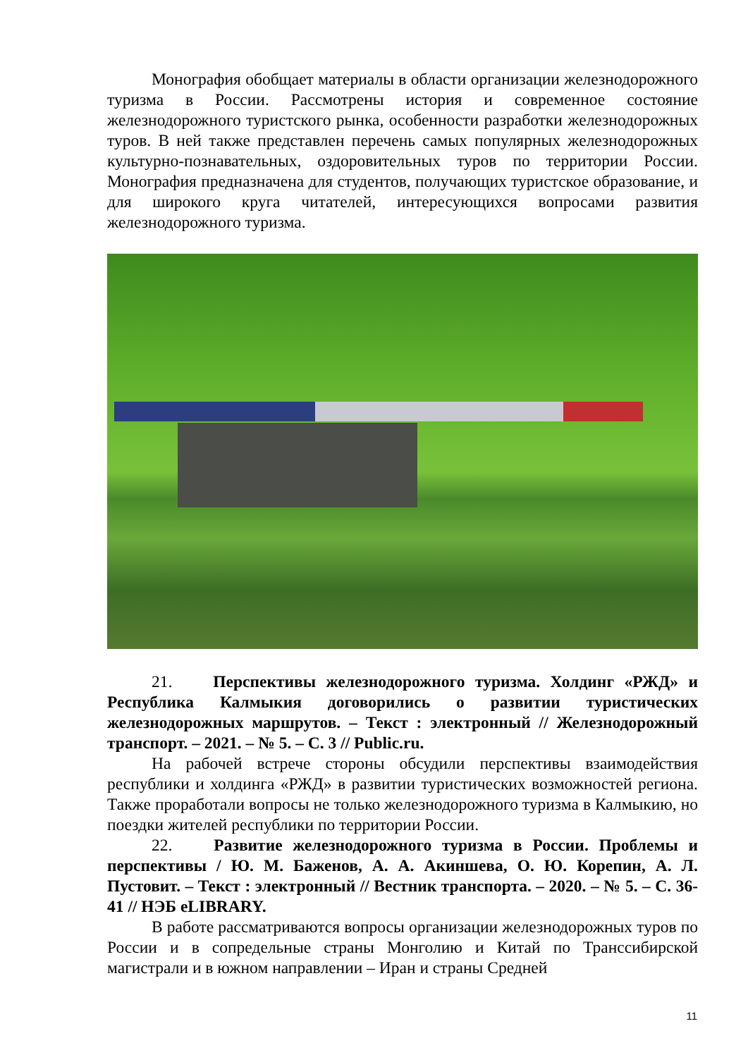Монография обобщает материалы в области организации железнодорожного туризма в России. Рассмотрены история и современное состояние железнодорожного туристского рынка, особенности разработки железнодорожных туров. В ней также представлен перечень самых популярных железнодорожных культурно-познавательных, оздоровительных туров по территории России. Монография предназначена для студентов, получающих туристское образование, и для широкого круга читателей, интересующихся вопросами развития железнодорожного туризма.
21. Перспективы железнодорожного туризма. Холдинг «РЖД» и Республика Калмыкия договорились о развитии туристических железнодорожных маршрутов. – Текст : электронный // Железнодорожный транспорт. – 2021. – № 5. – С. 3 // Public.ru.
На рабочей встрече стороны обсудили перспективы взаимодействия республики и холдинга «РЖД» в развитии туристических возможностей региона. Также проработали вопросы не только железнодорожного туризма в Калмыкию, но поездки жителей республики по территории России.
22. Развитие железнодорожного туризма в России. Проблемы и перспективы / Ю. М. Баженов, А. А. Акиншева, О. Ю. Корепин, А. Л. Пустовит. – Текст : электронный // Вестник транспорта. – 2020. – № 5. – С. 36-41 // НЭБ eLIBRARY.
В работе рассматриваются вопросы организации железнодорожных туров по России и в сопредельные страны Монголию и Китай по Транссибирской магистрали и в южном направлении – Иран и страны Средней
11